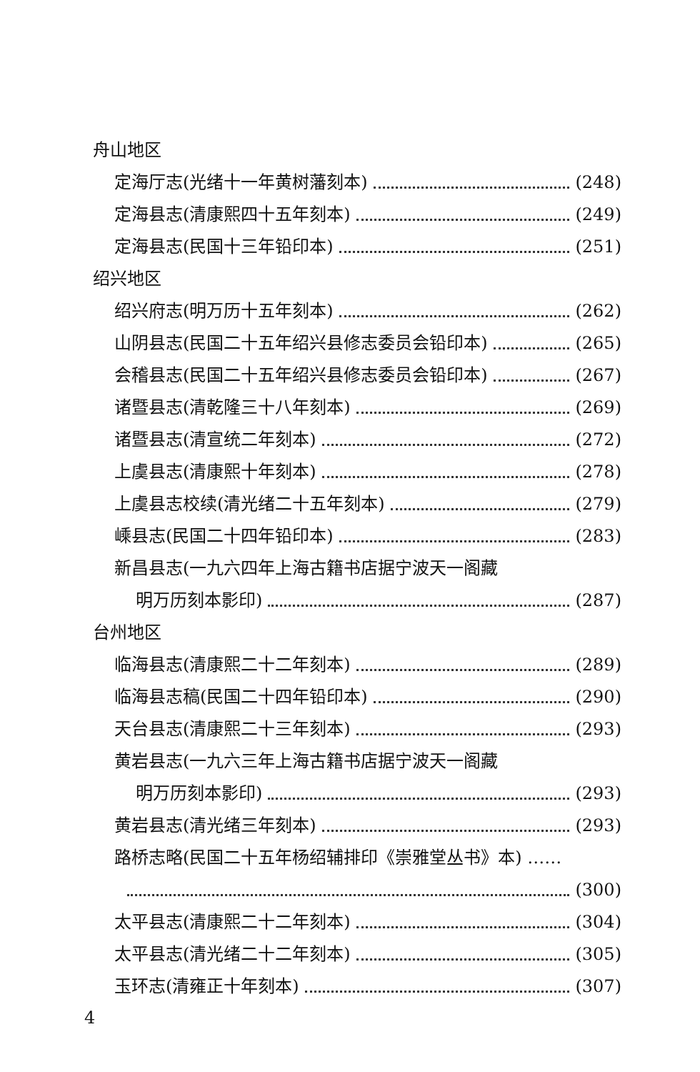舟山地区
定海厅志(光绪十一年黄树藩刻本) (248)
定海县志(清康熙四十五年刻本) (249)
定海县志(民国十三年铅印本) (251)
绍兴地区
绍兴府志(明万历十五年刻本) (262)
山阴县志(民国二十五年绍兴县修志委员会铅印本) (265)
会稽县志(民国二十五年绍兴县修志委员会铅印本) (267)
诸暨县志(清乾隆三十八年刻本) (269)
诸暨县志(清宣统二年刻本) (272)
上虞县志(清康熙十年刻本) (278)
上虞县志校续(清光绪二十五年刻本) (279)
嵊县志(民国二十四年铅印本) (283)
新昌县志(一九六四年上海古籍书店据宁波天一阁藏
明万历刻本影印) (287)
台州地区
临海县志(清康熙二十二年刻本) (289)
临海县志稿(民国二十四年铅印本) (290)
天台县志(清康熙二十三年刻本) (293)
黄岩县志(一九六三年上海古籍书店据宁波天一阁藏
明万历刻本影印) (293)
黄岩县志(清光绪三年刻本) (293)
路桥志略(民国二十五年杨绍辅排印《崇雅堂丛书》本) ……
(300)
太平县志(清康熙二十二年刻本) (304)
太平县志(清光绪二十二年刻本) (305)
玉环志(清雍正十年刻本) (307)
4